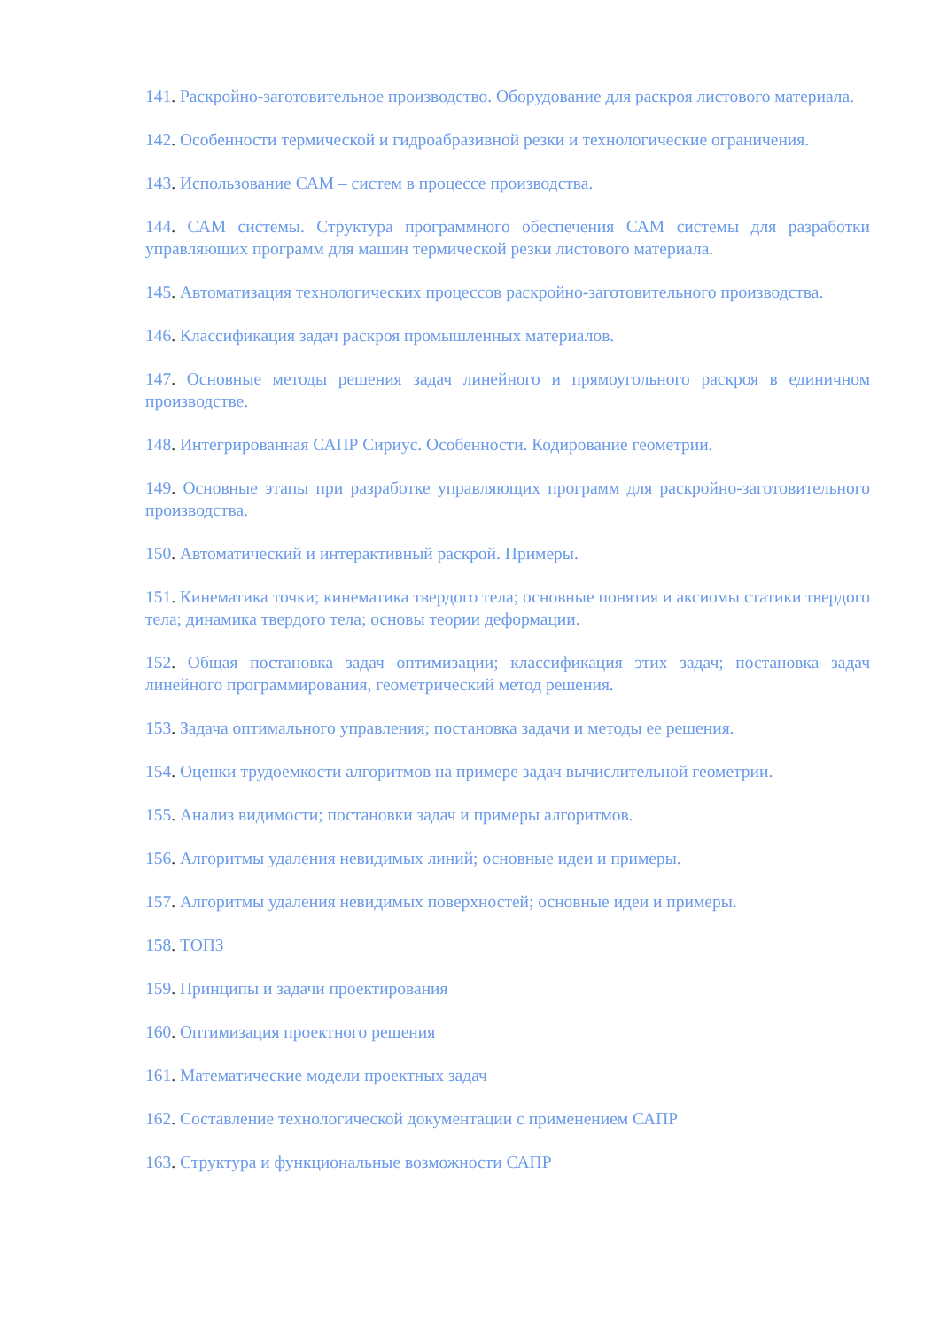141. Раскройно-заготовительное производство. Оборудование для раскроя листового материала.
142. Особенности термической и гидроабразивной резки и технологические ограничения.
143. Использование САМ – систем в процессе производства.
144. САМ системы. Структура программного обеспечения САМ системы для разработки управляющих программ для машин термической резки листового материала.
145. Автоматизация технологических процессов раскройно-заготовительного производства.
146. Классификация задач раскроя промышленных материалов.
147. Основные методы решения задач линейного и прямоугольного раскроя в единичном производстве.
148. Интегрированная САПР Сириус. Особенности. Кодирование геометрии.
149. Основные этапы при разработке управляющих программ для раскройно-заготовительного производства.
150. Автоматический и интерактивный раскрой. Примеры.
151. Кинематика точки; кинематика твердого тела; основные понятия и аксиомы статики твердого тела; динамика твердого тела; основы теории деформации.
152. Общая постановка задач оптимизации; классификация этих задач; постановка задач линейного программирования, геометрический метод решения.
153. Задача оптимального управления; постановка задачи и методы ее решения.
154. Оценки трудоемкости алгоритмов на примере задач вычислительной геометрии.
155. Анализ видимости; постановки задач и примеры алгоритмов.
156. Алгоритмы удаления невидимых линий; основные идеи и примеры.
157. Алгоритмы удаления невидимых поверхностей; основные идеи и примеры.
158. ТОПЗ
159. Принципы и задачи проектирования
160. Оптимизация проектного решения
161. Математические модели проектных задач
162. Составление технологической документации с применением САПР
163. Структура и функциональные возможности САПР